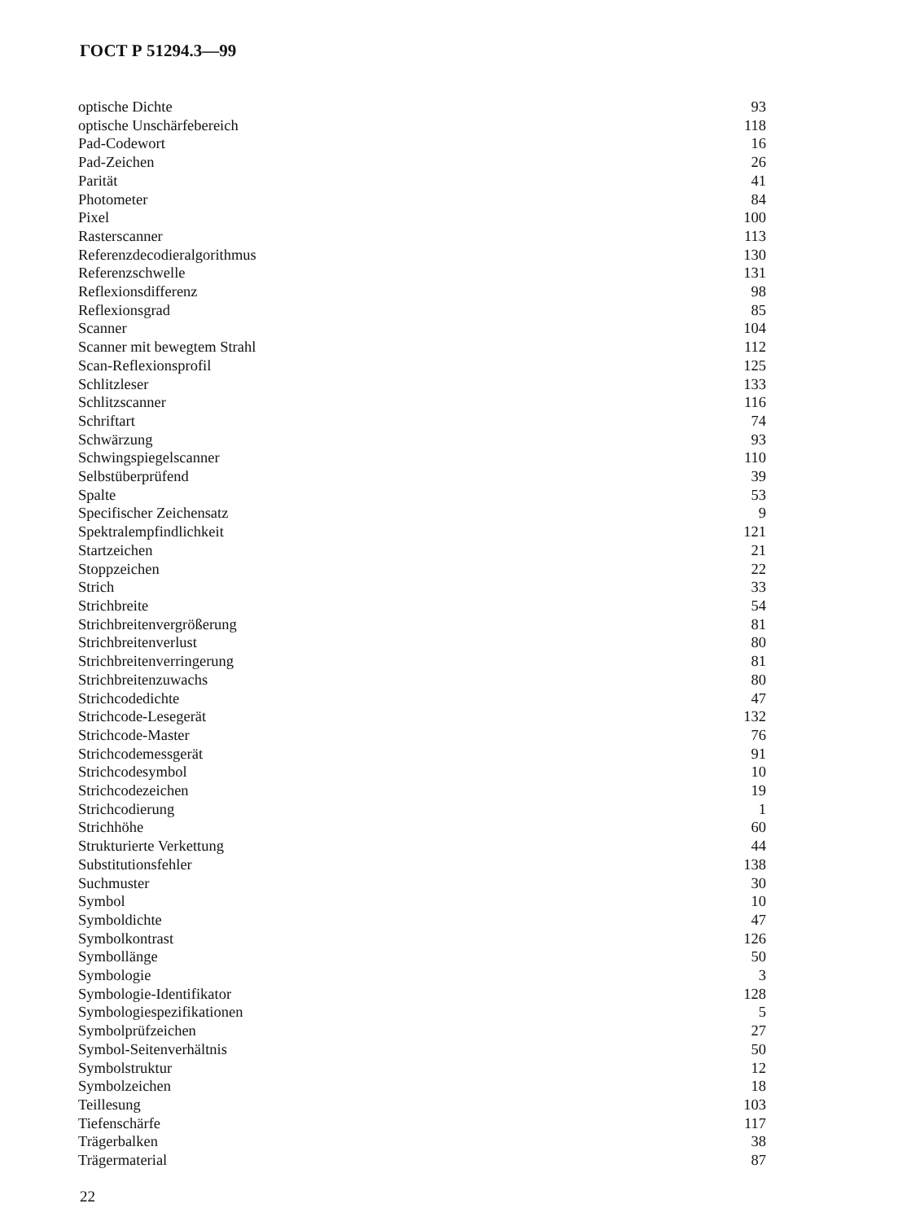ГОСТ Р 51294.3—99
| optische Dichte | 93 |
| optische Unschärfebereich | 118 |
| Pad-Codewort | 16 |
| Pad-Zeichen | 26 |
| Parität | 41 |
| Photometer | 84 |
| Pixel | 100 |
| Rasterscanner | 113 |
| Referenzdecodieralgorithmus | 130 |
| Referenzschwelle | 131 |
| Reflexionsdifferenz | 98 |
| Reflexionsgrad | 85 |
| Scanner | 104 |
| Scanner mit bewegtem Strahl | 112 |
| Scan-Reflexionsprofil | 125 |
| Schlitzleser | 133 |
| Schlitzscanner | 116 |
| Schriftart | 74 |
| Schwärzung | 93 |
| Schwingspiegelscanner | 110 |
| Selbstüberprüfend | 39 |
| Spalte | 53 |
| Specifischer Zeichensatz | 9 |
| Spektralempfindlichkeit | 121 |
| Startzeichen | 21 |
| Stoppzeichen | 22 |
| Strich | 33 |
| Strichbreite | 54 |
| Strichbreitenvergrößerung | 81 |
| Strichbreitenverlust | 80 |
| Strichbreitenverringerung | 81 |
| Strichbreitenzuwachs | 80 |
| Strichcodedichte | 47 |
| Strichcode-Lesegerät | 132 |
| Strichcode-Master | 76 |
| Strichcodemessgerät | 91 |
| Strichcodesymbol | 10 |
| Strichcodezeichen | 19 |
| Strichcodierung | 1 |
| Strichhöhe | 60 |
| Strukturierte Verkettung | 44 |
| Substitutionsfehler | 138 |
| Suchmuster | 30 |
| Symbol | 10 |
| Symboldichte | 47 |
| Symbolkontrast | 126 |
| Symbollänge | 50 |
| Symbologie | 3 |
| Symbologie-Identifikator | 128 |
| Symbologiespezifikationen | 5 |
| Symbolprüfzeichen | 27 |
| Symbol-Seitenverhältnis | 50 |
| Symbolstruktur | 12 |
| Symbolzeichen | 18 |
| Teillesung | 103 |
| Tiefenschärfe | 117 |
| Trägerbalken | 38 |
| Trägermaterial | 87 |
22